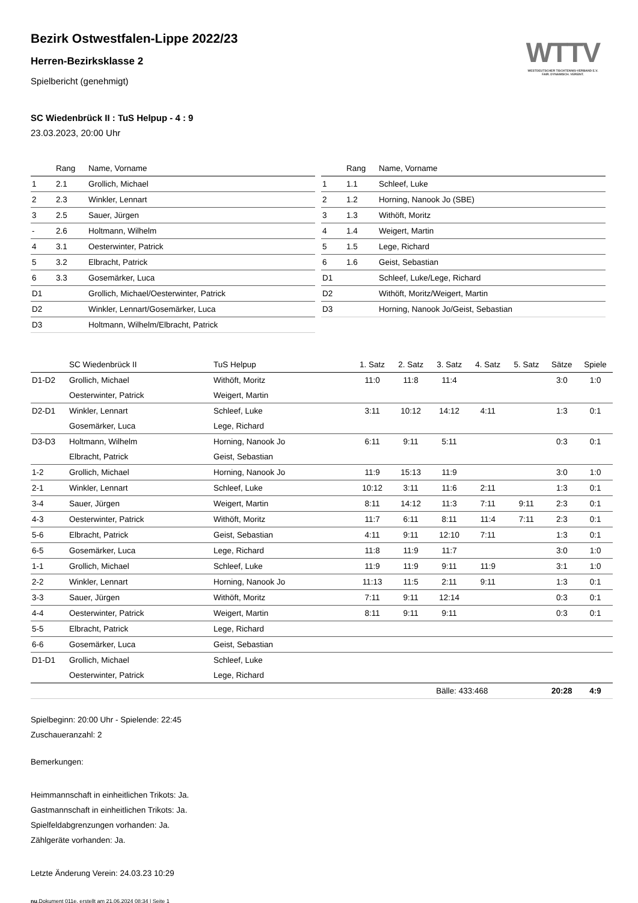WTTV
WESTDEUTSCHER TISCHTENNIS-VERBAND E.V.
FAIR. DYNAMISCH. VEREINT.
Bezirk Ostwestfalen-Lippe 2022/23
Herren-Bezirksklasse 2
Spielbericht (genehmigt)
SC Wiedenbrück II : TuS Helpup - 4 : 9
23.03.2023, 20:00 Uhr
| | Rang | Name, Vorname |
| --- | --- | --- |
| 1 | 2.1 | Grollich, Michael |
| 2 | 2.3 | Winkler, Lennart |
| 3 | 2.5 | Sauer, Jürgen |
| - | 2.6 | Holtmann, Wilhelm |
| 4 | 3.1 | Oesterwinter, Patrick |
| 5 | 3.2 | Elbracht, Patrick |
| 6 | 3.3 | Gosemärker, Luca |
| D1 | | Grollich, Michael/Oesterwinter, Patrick |
| D2 | | Winkler, Lennart/Gosemärker, Luca |
| D3 | | Holtmann, Wilhelm/Elbracht, Patrick |
| | Rang | Name, Vorname |
| --- | --- | --- |
| 1 | 1.1 | Schleef, Luke |
| 2 | 1.2 | Horning, Nanook Jo (SBE) |
| 3 | 1.3 | Withöft, Moritz |
| 4 | 1.4 | Weigert, Martin |
| 5 | 1.5 | Lege, Richard |
| 6 | 1.6 | Geist, Sebastian |
| D1 | | Schleef, Luke/Lege, Richard |
| D2 | | Withöft, Moritz/Weigert, Martin |
| D3 | | Horning, Nanook Jo/Geist, Sebastian |
| | SC Wiedenbrück II | TuS Helpup | 1. Satz | 2. Satz | 3. Satz | 4. Satz | 5. Satz | Sätze | Spiele |
| --- | --- | --- | --- | --- | --- | --- | --- | --- | --- |
| D1-D2 | Grollich, Michael | Withöft, Moritz | 11:0 | 11:8 | 11:4 | | | 3:0 | 1:0 |
| | Oesterwinter, Patrick | Weigert, Martin | | | | | | | |
| D2-D1 | Winkler, Lennart | Schleef, Luke | 3:11 | 10:12 | 14:12 | 4:11 | | 1:3 | 0:1 |
| | Gosemärker, Luca | Lege, Richard | | | | | | | |
| D3-D3 | Holtmann, Wilhelm | Horning, Nanook Jo | 6:11 | 9:11 | 5:11 | | | 0:3 | 0:1 |
| | Elbracht, Patrick | Geist, Sebastian | | | | | | | |
| 1-2 | Grollich, Michael | Horning, Nanook Jo | 11:9 | 15:13 | 11:9 | | | 3:0 | 1:0 |
| 2-1 | Winkler, Lennart | Schleef, Luke | 10:12 | 3:11 | 11:6 | 2:11 | | 1:3 | 0:1 |
| 3-4 | Sauer, Jürgen | Weigert, Martin | 8:11 | 14:12 | 11:3 | 7:11 | 9:11 | 2:3 | 0:1 |
| 4-3 | Oesterwinter, Patrick | Withöft, Moritz | 11:7 | 6:11 | 8:11 | 11:4 | 7:11 | 2:3 | 0:1 |
| 5-6 | Elbracht, Patrick | Geist, Sebastian | 4:11 | 9:11 | 12:10 | 7:11 | | 1:3 | 0:1 |
| 6-5 | Gosemärker, Luca | Lege, Richard | 11:8 | 11:9 | 11:7 | | | 3:0 | 1:0 |
| 1-1 | Grollich, Michael | Schleef, Luke | 11:9 | 11:9 | 9:11 | 11:9 | | 3:1 | 1:0 |
| 2-2 | Winkler, Lennart | Horning, Nanook Jo | 11:13 | 11:5 | 2:11 | 9:11 | | 1:3 | 0:1 |
| 3-3 | Sauer, Jürgen | Withöft, Moritz | 7:11 | 9:11 | 12:14 | | | 0:3 | 0:1 |
| 4-4 | Oesterwinter, Patrick | Weigert, Martin | 8:11 | 9:11 | 9:11 | | | 0:3 | 0:1 |
| 5-5 | Elbracht, Patrick | Lege, Richard | | | | | | | |
| 6-6 | Gosemärker, Luca | Geist, Sebastian | | | | | | | |
| D1-D1 | Grollich, Michael | Schleef, Luke | | | | | | | |
| | Oesterwinter, Patrick | Lege, Richard | | | | | | | |
| | | | | | Bälle: 433:468 | | | 20:28 | 4:9 |
Spielbeginn: 20:00 Uhr - Spielende: 22:45
Zuschaueranzahl: 2
Bemerkungen:
Heimmannschaft in einheitlichen Trikots: Ja.
Gastmannschaft in einheitlichen Trikots: Ja.
Spielfeldabgrenzungen vorhanden: Ja.
Zählgeräte vorhanden: Ja.
Letzte Änderung Verein: 24.03.23 10:29
nu.Dokument 011e, erstellt am 21.06.2024 08:34 | Seite 1